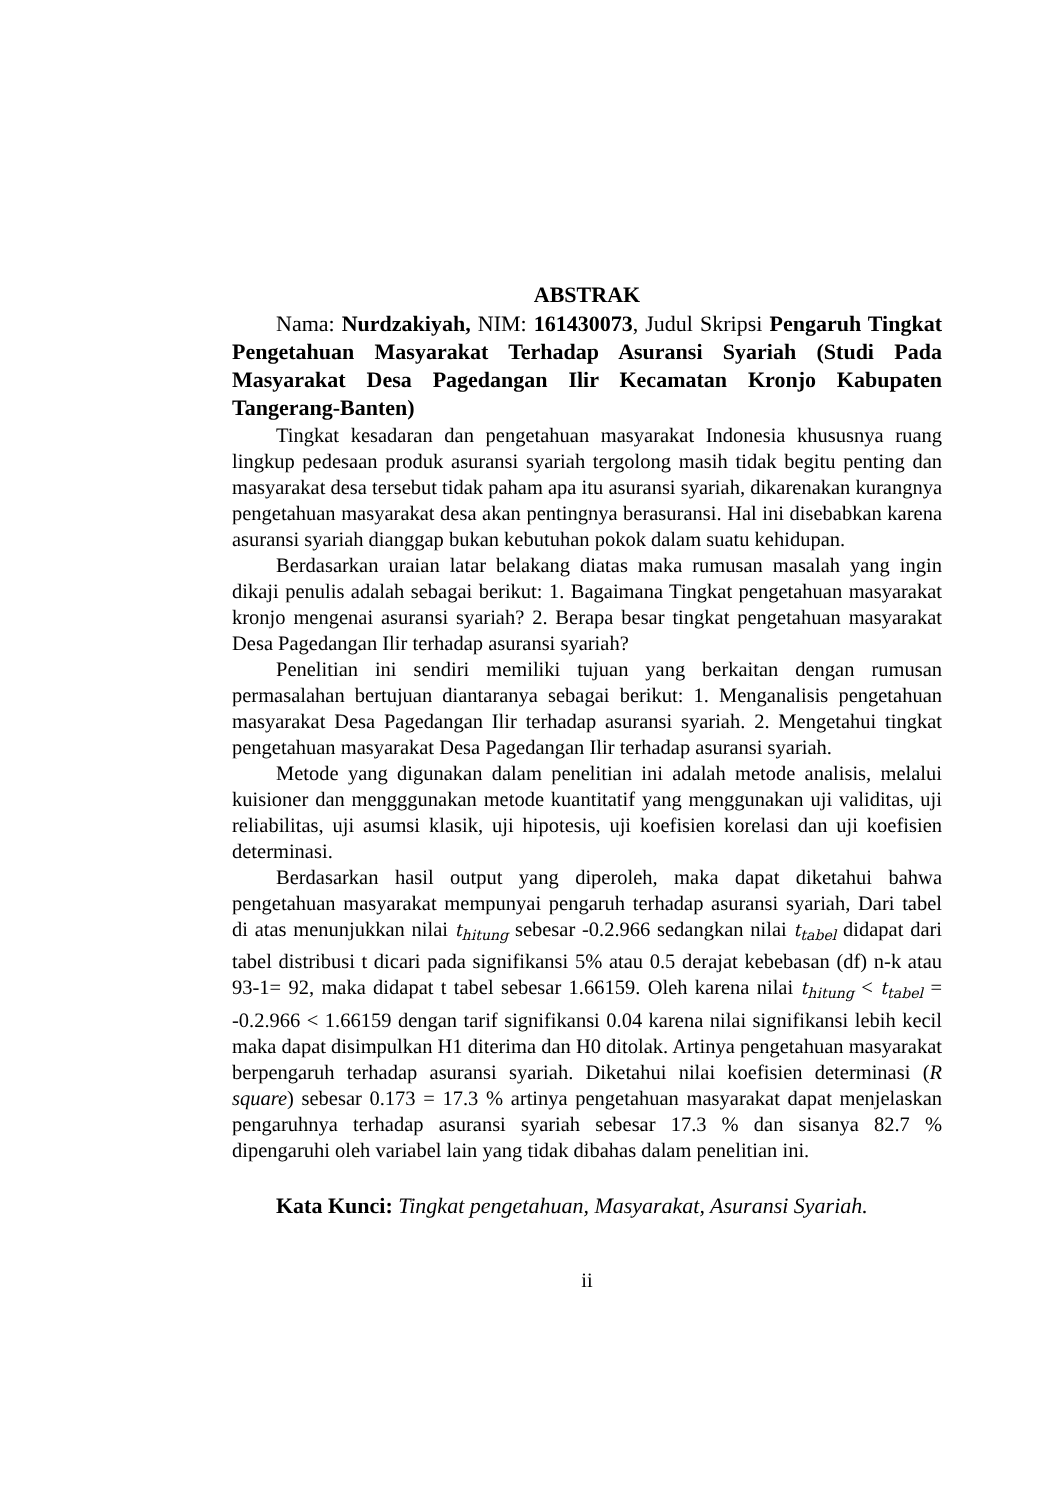ABSTRAK
Nama: Nurdzakiyah, NIM: 161430073, Judul Skripsi Pengaruh Tingkat Pengetahuan Masyarakat Terhadap Asuransi Syariah (Studi Pada Masyarakat Desa Pagedangan Ilir Kecamatan Kronjo Kabupaten Tangerang-Banten)
Tingkat kesadaran dan pengetahuan masyarakat Indonesia khususnya ruang lingkup pedesaan produk asuransi syariah tergolong masih tidak begitu penting dan masyarakat desa tersebut tidak paham apa itu asuransi syariah, dikarenakan kurangnya pengetahuan masyarakat desa akan pentingnya berasuransi. Hal ini disebabkan karena asuransi syariah dianggap bukan kebutuhan pokok dalam suatu kehidupan.
Berdasarkan uraian latar belakang diatas maka rumusan masalah yang ingin dikaji penulis adalah sebagai berikut: 1. Bagaimana Tingkat pengetahuan masyarakat kronjo mengenai asuransi syariah? 2. Berapa besar tingkat pengetahuan masyarakat Desa Pagedangan Ilir terhadap asuransi syariah?
Penelitian ini sendiri memiliki tujuan yang berkaitan dengan rumusan permasalahan bertujuan diantaranya sebagai berikut: 1. Menganalisis pengetahuan masyarakat Desa Pagedangan Ilir terhadap asuransi syariah. 2. Mengetahui tingkat pengetahuan masyarakat Desa Pagedangan Ilir terhadap asuransi syariah.
Metode yang digunakan dalam penelitian ini adalah metode analisis, melalui kuisioner dan mengggunakan metode kuantitatif yang menggunakan uji validitas, uji reliabilitas, uji asumsi klasik, uji hipotesis, uji koefisien korelasi dan uji koefisien determinasi.
Berdasarkan hasil output yang diperoleh, maka dapat diketahui bahwa pengetahuan masyarakat mempunyai pengaruh terhadap asuransi syariah, Dari tabel di atas menunjukkan nilai t<sub>hitung</sub> sebesar -0.2.966 sedangkan nilai t<sub>tabel</sub> didapat dari tabel distribusi t dicari pada signifikansi 5% atau 0.5 derajat kebebasan (df) n-k atau 93-1= 92, maka didapat t tabel sebesar 1.66159. Oleh karena nilai t<sub>hitung</sub> < t<sub>tabel</sub> = -0.2.966 < 1.66159 dengan tarif signifikansi 0.04 karena nilai signifikansi lebih kecil maka dapat disimpulkan H1 diterima dan H0 ditolak. Artinya pengetahuan masyarakat berpengaruh terhadap asuransi syariah. Diketahui nilai koefisien determinasi (R square) sebesar 0.173 = 17.3 % artinya pengetahuan masyarakat dapat menjelaskan pengaruhnya terhadap asuransi syariah sebesar 17.3 % dan sisanya 82.7 % dipengaruhi oleh variabel lain yang tidak dibahas dalam penelitian ini.
Kata Kunci: Tingkat pengetahuan, Masyarakat, Asuransi Syariah.
ii